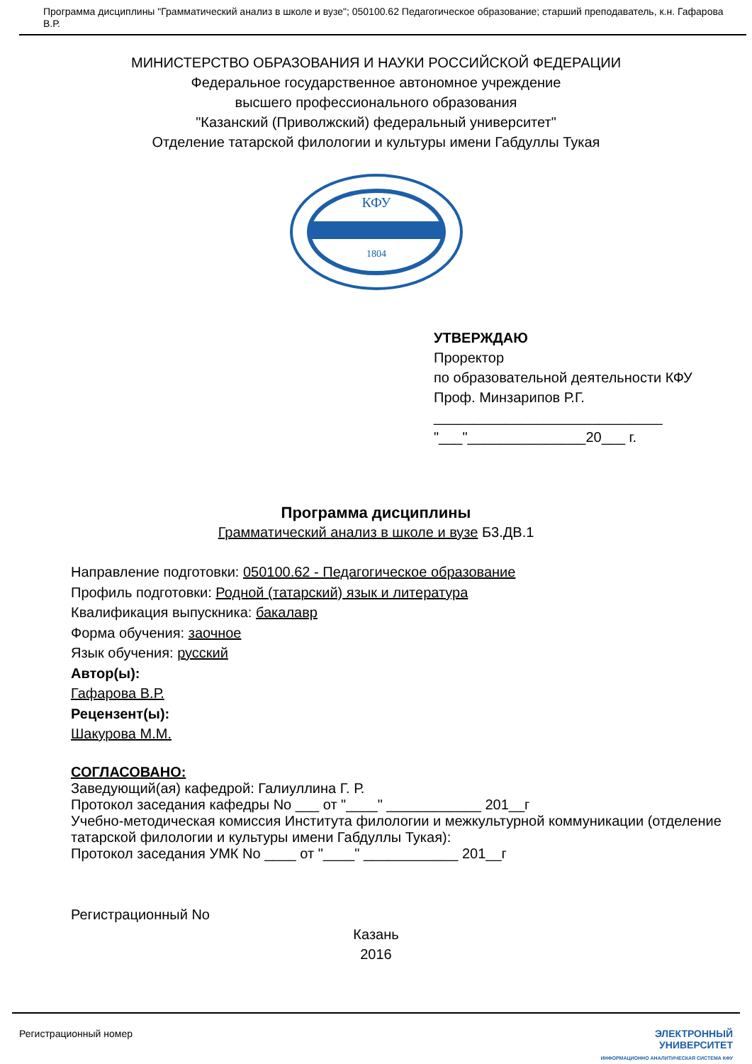Программа дисциплины "Грамматический анализ в школе и вузе"; 050100.62 Педагогическое образование; старший преподаватель, к.н. Гафарова В.Р.
МИНИСТЕРСТВО ОБРАЗОВАНИЯ И НАУКИ РОССИЙСКОЙ ФЕДЕРАЦИИ
Федеральное государственное автономное учреждение
высшего профессионального образования
"Казанский (Приволжский) федеральный университет"
Отделение татарской филологии и культуры имени Габдуллы Тукая
КФУ
1804
УТВЕРЖДАЮ
Проректор
по образовательной деятельности КФУ
Проф. Минзарипов Р.Г.
_____________________________
"___"_______________20___ г.
Программа дисциплины
Грамматический анализ в школе и вузе Б3.ДВ.1
Направление подготовки: 050100.62 - Педагогическое образование
Профиль подготовки: Родной (татарский) язык и литература
Квалификация выпускника: бакалавр
Форма обучения: заочное
Язык обучения: русский
Автор(ы):
Гафарова В.Р.
Рецензент(ы):
Шакурова М.М.
СОГЛАСОВАНО:
Заведующий(ая) кафедрой: Галиуллина Г. Р.
Протокол заседания кафедры No ___ от "____" ____________ 201__г
Учебно-методическая комиссия Института филологии и межкультурной коммуникации (отделение татарской филологии и культуры имени Габдуллы Тукая):
Протокол заседания УМК No ____ от "____" ____________ 201__г
Регистрационный No
Казань
2016
Регистрационный номер ЭЛЕКТРОННЫЙ
УНИВЕРСИТЕТ
ИНФОРМАЦИОННО АНАЛИТИЧЕСКАЯ СИСТЕМА КФУ